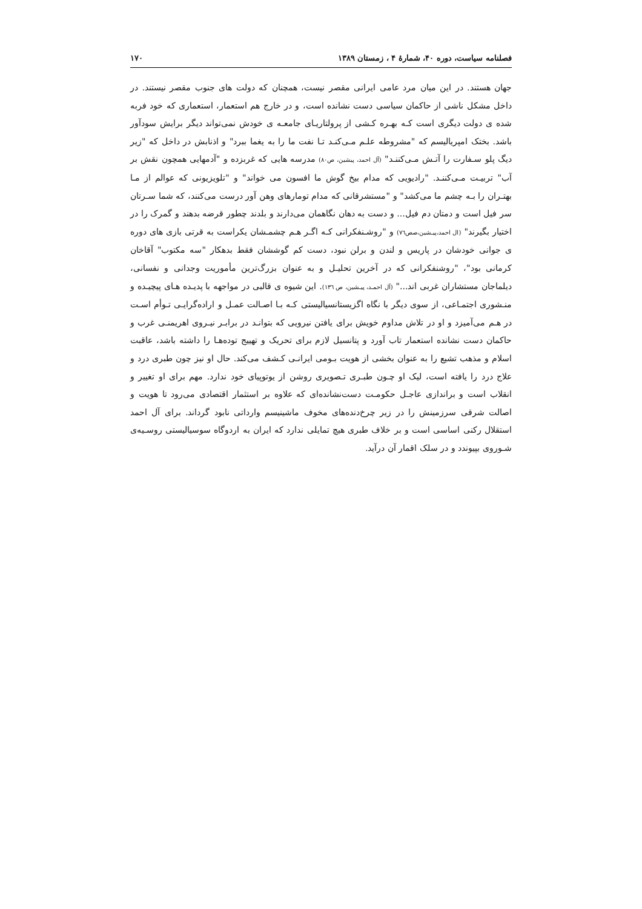فصلنامه سیاست، دوره ۴۰، شمارهٔ ۴ ، زمستان ۱۳۸۹ ۱۷۰
جهان هستند. در این میان مرد عامی ایرانی مقصر نیست، همچنان که دولت های جنوب مقصر نیستند. در داخل مشکل ناشی از حاکمان سیاسی دست نشانده است، و در خارج هم استعمار، استعماری که خود فربه شده ی دولت دیگری است کـه بهـره کـشی از پرولتاریـای جامعـه ی خودش نمی‌تواند دیگر برایش سودآور باشد. بختک امپریالیسم که "مشروطه علـم مـی‌کنـد تـا نفت ما را به یغما ببرد" و اذنابش در داخل که "زیر دیگ پلو سـفارت را آتـش مـی‌کننـد" (آل احمد، پیشین، ص۸۰) مدرسه هایی که غربزده و "آدمهایی همچون نقش بر آب" تربیـت مـی‌کننـد. "رادیویی که مدام بیخ گوش ما افسون می خواند" و "تلویزیونی که عوالم از مـا بهتـران را بـه چشم ما می‌کشد" و "مستشرقانی که مدام تومارهای وهن آور درست می‌کنند، که شما سـرتان سر فیل است و دمتان دم فیل... و دست به دهان نگاهمان می‌دارند و بلدند چطور قرضه بدهند و گمرک را در اختیار بگیرند" (ال احمد،پیـشین،صص۷٦) و "روشـنفکرانی کـه اگـر هـم چشمـشان یکراست به قرتی بازی های دوره ی جوانی خودشان در پاریس و لندن و برلن نبود، دست کم گوششان فقط بدهکار "سه مکتوب" آقاخان کرمانی بود"، "روشنفکرانی که در آخرین تحلیـل و به عنوان بزرگ‌ترین مأموریت وجدانی و نفسانی، دیلماجان مستشاران غربی اند..." (آل احمـد، پیـشین، ص ۱۳٦). این شیوه ی قالبی در مواجهه با پدیـده هـای پیچیـده و منـشوری اجتمـاعی، از سوی دیگر با نگاه اگزیستانسیالیستی کـه بـا اصـالت عمـل و اراده‌گرایـی تـوأم اسـت در هـم می‌آمیزد و او در تلاش مداوم خویش برای یافتن نیرویی که بتوانـد در برابـر نیـروی اهریمنـی غرب و حاکمان دست نشانده استعمار تاب آورد و پتانسیل لازم برای تحریک و تهییج توده‌هـا را داشته باشد، عاقبت اسلام و مذهب تشیع را به عنوان بخشی از هویت بـومی ایرانـی کـشف می‌کند. حال او نیز چون طبری درد و علاج درد را یافته است، لیک او چـون طبـری تـصویری روشن از یوتوپیای خود ندارد. مهم برای او تغییر و انقلاب است و براندازی عاجـل حکومـت دست‌نشانده‌ای که علاوه بر استثمار اقتصادی می‌رود تا هویت و اصالت شرقی سرزمینش را در زیر چرخ‌دنده‌های مخوف ماشینیسم وارداتی نابود گرداند. برای آل احمد استقلال رکنی اساسی است و بر خلاف طبری هیچ تمایلی ندارد که ایران به اردوگاه سوسیالیستی روسـیه‌ی شـوروی بپیوندد و در سلک اقمار آن درآید.